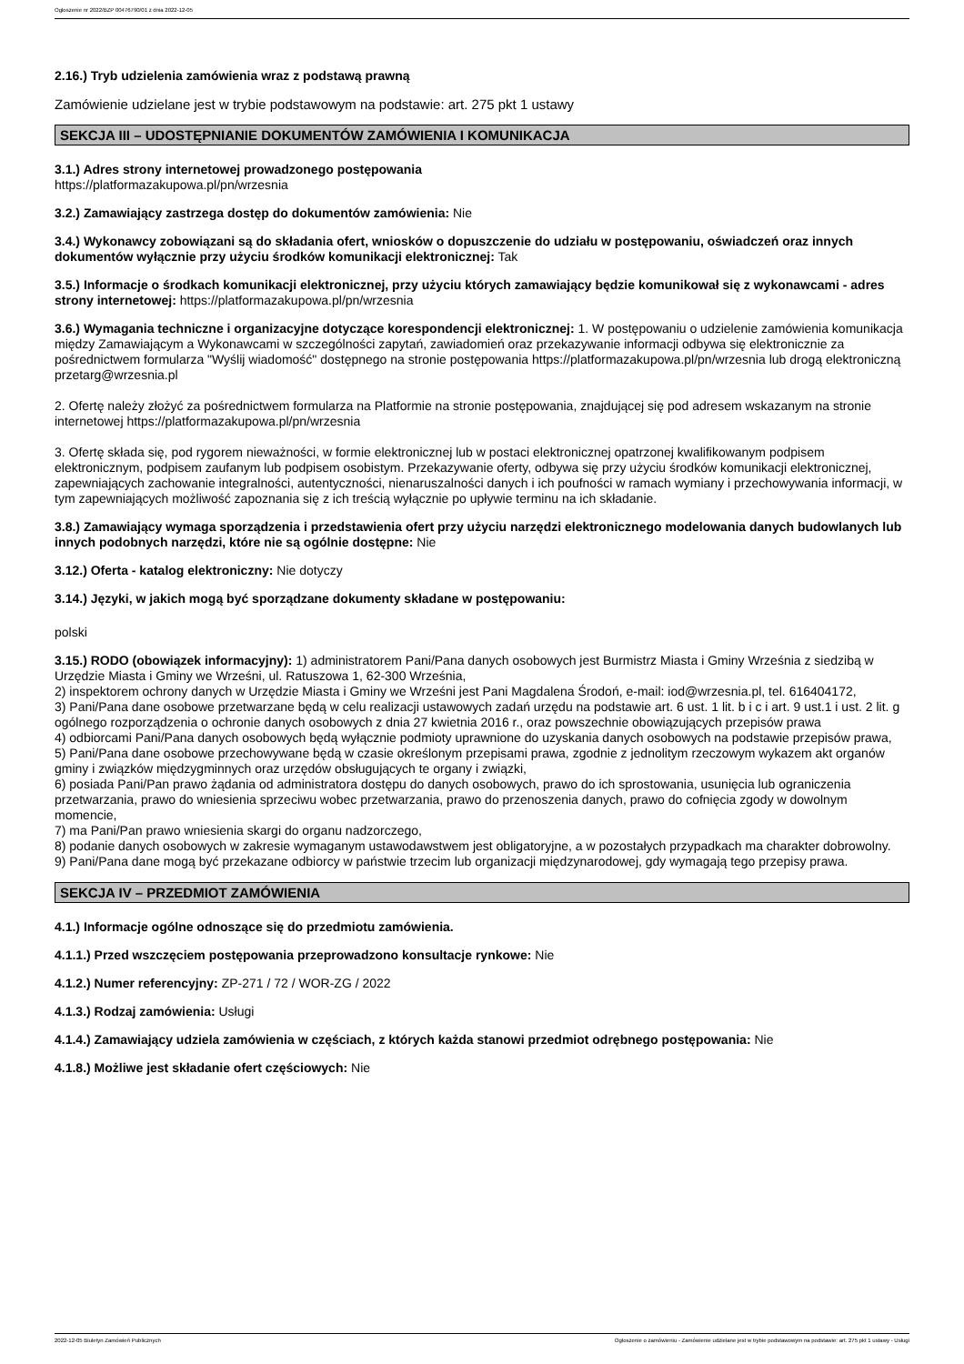Ogłoszenie nr 2022/BZP 00476790/01 z dnia 2022-12-05
2.16.) Tryb udzielenia zamówienia wraz z podstawą prawną
Zamówienie udzielane jest w trybie podstawowym na podstawie: art. 275 pkt 1 ustawy
SEKCJA III – UDOSTĘPNIANIE DOKUMENTÓW ZAMÓWIENIA I KOMUNIKACJA
3.1.) Adres strony internetowej prowadzonego postępowania
https://platformazakupowa.pl/pn/wrzesnia
3.2.) Zamawiający zastrzega dostęp do dokumentów zamówienia: Nie
3.4.) Wykonawcy zobowiązani są do składania ofert, wniosków o dopuszczenie do udziału w postępowaniu, oświadczeń oraz innych dokumentów wyłącznie przy użyciu środków komunikacji elektronicznej: Tak
3.5.) Informacje o środkach komunikacji elektronicznej, przy użyciu których zamawiający będzie komunikował się z wykonawcami - adres strony internetowej: https://platformazakupowa.pl/pn/wrzesnia
3.6.) Wymagania techniczne i organizacyjne dotyczące korespondencji elektronicznej: 1. W postępowaniu o udzielenie zamówienia komunikacja między Zamawiającym a Wykonawcami w szczególności zapytań, zawiadomień oraz przekazywanie informacji odbywa się elektronicznie za pośrednictwem formularza "Wyślij wiadomość" dostępnego na stronie postępowania https://platformazakupowa.pl/pn/wrzesnia lub drogą elektroniczną przetarg@wrzesnia.pl
2. Ofertę należy złożyć za pośrednictwem formularza na Platformie na stronie postępowania, znajdującej się pod adresem wskazanym na stronie internetowej https://platformazakupowa.pl/pn/wrzesnia
3. Ofertę składa się, pod rygorem nieważności, w formie elektronicznej lub w postaci elektronicznej opatrzonej kwalifikowanym podpisem elektronicznym, podpisem zaufanym lub podpisem osobistym. Przekazywanie oferty, odbywa się przy użyciu środków komunikacji elektronicznej, zapewniających zachowanie integralności, autentyczności, nienaruszalności danych i ich poufności w ramach wymiany i przechowywania informacji, w tym zapewniających możliwość zapoznania się z ich treścią wyłącznie po upływie terminu na ich składanie.
3.8.) Zamawiający wymaga sporządzenia i przedstawienia ofert przy użyciu narzędzi elektronicznego modelowania danych budowlanych lub innych podobnych narzędzi, które nie są ogólnie dostępne: Nie
3.12.) Oferta - katalog elektroniczny: Nie dotyczy
3.14.) Języki, w jakich mogą być sporządzane dokumenty składane w postępowaniu:
polski
3.15.) RODO (obowiązek informacyjny): 1) administratorem Pani/Pana danych osobowych jest Burmistrz Miasta i Gminy Września z siedzibą w Urzędzie Miasta i Gminy we Wrześni, ul. Ratuszowa 1, 62-300 Września,
2) inspektorem ochrony danych w Urzędzie Miasta i Gminy we Wrześni jest Pani Magdalena Środoń, e-mail: iod@wrzesnia.pl, tel. 616404172,
3) Pani/Pana dane osobowe przetwarzane będą w celu realizacji ustawowych zadań urzędu na podstawie art. 6 ust. 1 lit. b i c i art. 9 ust.1 i ust. 2 lit. g ogólnego rozporządzenia o ochronie danych osobowych z dnia 27 kwietnia 2016 r., oraz powszechnie obowiązujących przepisów prawa
4) odbiorcami Pani/Pana danych osobowych będą wyłącznie podmioty uprawnione do uzyskania danych osobowych na podstawie przepisów prawa,
5) Pani/Pana dane osobowe przechowywane będą w czasie określonym przepisami prawa, zgodnie z jednolitym rzeczowym wykazem akt organów gminy i związków międzygminnych oraz urzędów obsługujących te organy i związki,
6) posiada Pani/Pan prawo żądania od administratora dostępu do danych osobowych, prawo do ich sprostowania, usunięcia lub ograniczenia przetwarzania, prawo do wniesienia sprzeciwu wobec przetwarzania, prawo do przenoszenia danych, prawo do cofnięcia zgody w dowolnym momencie,
7) ma Pani/Pan prawo wniesienia skargi do organu nadzorczego,
8) podanie danych osobowych w zakresie wymaganym ustawodawstwem jest obligatoryjne, a w pozostałych przypadkach ma charakter dobrowolny.
9) Pani/Pana dane mogą być przekazane odbiorcy w państwie trzecim lub organizacji międzynarodowej, gdy wymagają tego przepisy prawa.
SEKCJA IV – PRZEDMIOT ZAMÓWIENIA
4.1.) Informacje ogólne odnoszące się do przedmiotu zamówienia.
4.1.1.) Przed wszczęciem postępowania przeprowadzono konsultacje rynkowe: Nie
4.1.2.) Numer referencyjny: ZP-271 / 72 / WOR-ZG / 2022
4.1.3.) Rodzaj zamówienia: Usługi
4.1.4.) Zamawiający udziela zamówienia w częściach, z których każda stanowi przedmiot odrębnego postępowania: Nie
4.1.8.) Możliwe jest składanie ofert częściowych: Nie
2022-12-05 Biuletyn Zamówień Publicznych Ogłoszenie o zamówieniu - Zamówienie udzielane jest w trybie podstawowym na podstawie: art. 275 pkt 1 ustawy - Usługi